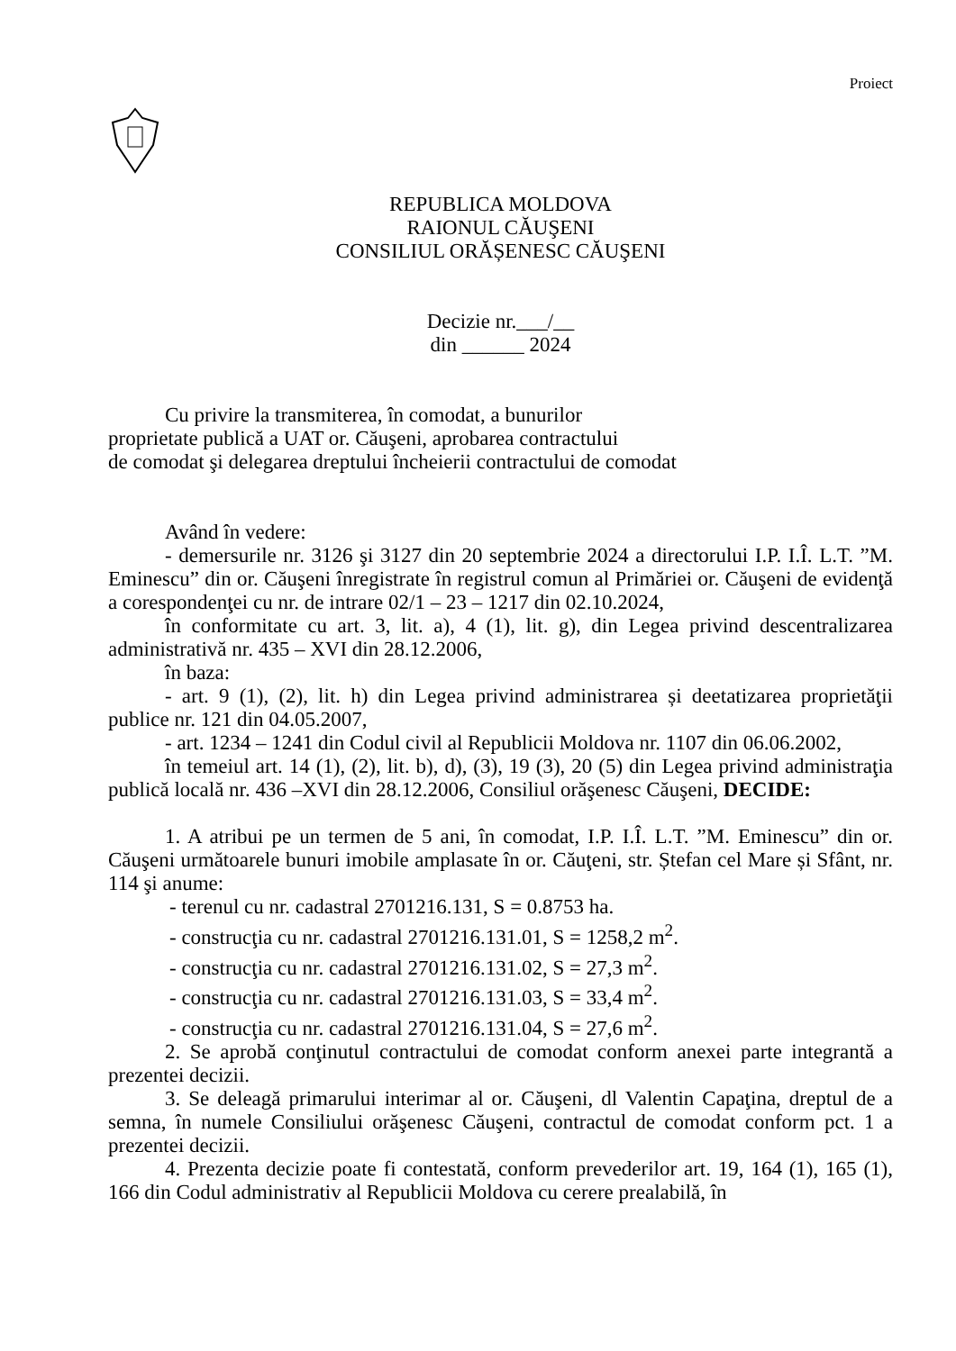Proiect
REPUBLICA MOLDOVA
RAIONUL CĂUŞENI
CONSILIUL ORĂȘENESC CĂUŞENI
Decizie nr.___/__
din ______ 2024
Cu privire la transmiterea, în comodat, a bunurilor
proprietate publică a UAT or. Căuşeni, aprobarea contractului
de comodat şi delegarea dreptului încheierii contractului de comodat
Având în vedere:
- demersurile nr. 3126 şi 3127 din 20 septembrie 2024 a directorului I.P. I.Î. L.T. ”M. Eminescu” din or. Căuşeni înregistrate în registrul comun al Primăriei or. Căuşeni de evidenţă a corespondenţei cu nr. de intrare 02/1 – 23 – 1217 din 02.10.2024,
în conformitate cu art. 3, lit. a), 4 (1), lit. g), din Legea privind descentralizarea administrativă nr. 435 – XVI din 28.12.2006,
în baza:
- art. 9 (1), (2), lit. h) din Legea privind administrarea și deetatizarea proprietăţii publice nr. 121 din 04.05.2007,
- art. 1234 – 1241 din Codul civil al Republicii Moldova nr. 1107 din 06.06.2002,
în temeiul art. 14 (1), (2), lit. b), d), (3), 19 (3), 20 (5) din Legea privind administraţia publică locală nr. 436 –XVI din 28.12.2006, Consiliul orăşenesc Căuşeni, DECIDE:
1. A atribui pe un termen de 5 ani, în comodat, I.P. I.Î. L.T. ”M. Eminescu” din or. Căuşeni următoarele bunuri imobile amplasate în or. Căuţeni, str. Ștefan cel Mare și Sfânt, nr. 114 şi anume:
- terenul cu nr. cadastral 2701216.131, S = 0.8753 ha.
- construcţia cu nr. cadastral 2701216.131.01, S = 1258,2 m<sup>2</sup>.
- construcţia cu nr. cadastral 2701216.131.02, S = 27,3 m<sup>2</sup>.
- construcţia cu nr. cadastral 2701216.131.03, S = 33,4 m<sup>2</sup>.
- construcţia cu nr. cadastral 2701216.131.04, S = 27,6 m<sup>2</sup>.
2. Se aprobă conţinutul contractului de comodat conform anexei parte integrantă a prezentei decizii.
3. Se deleagă primarului interimar al or. Căuşeni, dl Valentin Capaţina, dreptul de a semna, în numele Consiliului orăşenesc Căuşeni, contractul de comodat conform pct. 1 a prezentei decizii.
4. Prezenta decizie poate fi contestată, conform prevederilor art. 19, 164 (1), 165 (1), 166 din Codul administrativ al Republicii Moldova cu cerere prealabilă, în